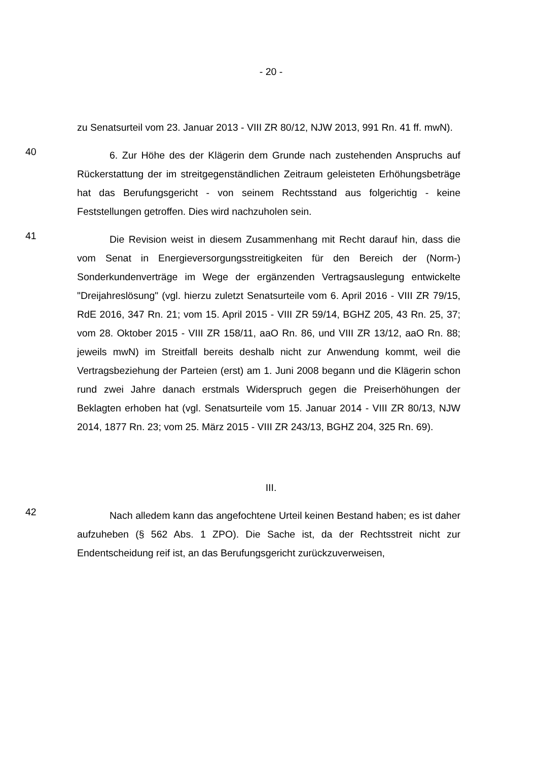- 20 -
zu Senatsurteil vom 23. Januar 2013 - VIII ZR 80/12, NJW 2013, 991 Rn. 41 ff. mwN).
40
6. Zur Höhe des der Klägerin dem Grunde nach zustehenden Anspruchs auf Rückerstattung der im streitgegenständlichen Zeitraum geleisteten Erhöhungsbeträge hat das Berufungsgericht - von seinem Rechtsstand aus folgerichtig - keine Feststellungen getroffen. Dies wird nachzuholen sein.
41
Die Revision weist in diesem Zusammenhang mit Recht darauf hin, dass die vom Senat in Energieversorgungsstreitigkeiten für den Bereich der (Norm-) Sonderkundenverträge im Wege der ergänzenden Vertragsauslegung entwickelte "Dreijahreslösung" (vgl. hierzu zuletzt Senatsurteile vom 6. April 2016 - VIII ZR 79/15, RdE 2016, 347 Rn. 21; vom 15. April 2015 - VIII ZR 59/14, BGHZ 205, 43 Rn. 25, 37; vom 28. Oktober 2015 - VIII ZR 158/11, aaO Rn. 86, und VIII ZR 13/12, aaO Rn. 88; jeweils mwN) im Streitfall bereits deshalb nicht zur Anwendung kommt, weil die Vertragsbeziehung der Parteien (erst) am 1. Juni 2008 begann und die Klägerin schon rund zwei Jahre danach erstmals Widerspruch gegen die Preiserhöhungen der Beklagten erhoben hat (vgl. Senatsurteile vom 15. Januar 2014 - VIII ZR 80/13, NJW 2014, 1877 Rn. 23; vom 25. März 2015 - VIII ZR 243/13, BGHZ 204, 325 Rn. 69).
III.
42
Nach alledem kann das angefochtene Urteil keinen Bestand haben; es ist daher aufzuheben (§ 562 Abs. 1 ZPO). Die Sache ist, da der Rechtsstreit nicht zur Endentscheidung reif ist, an das Berufungsgericht zurückzuverweisen,